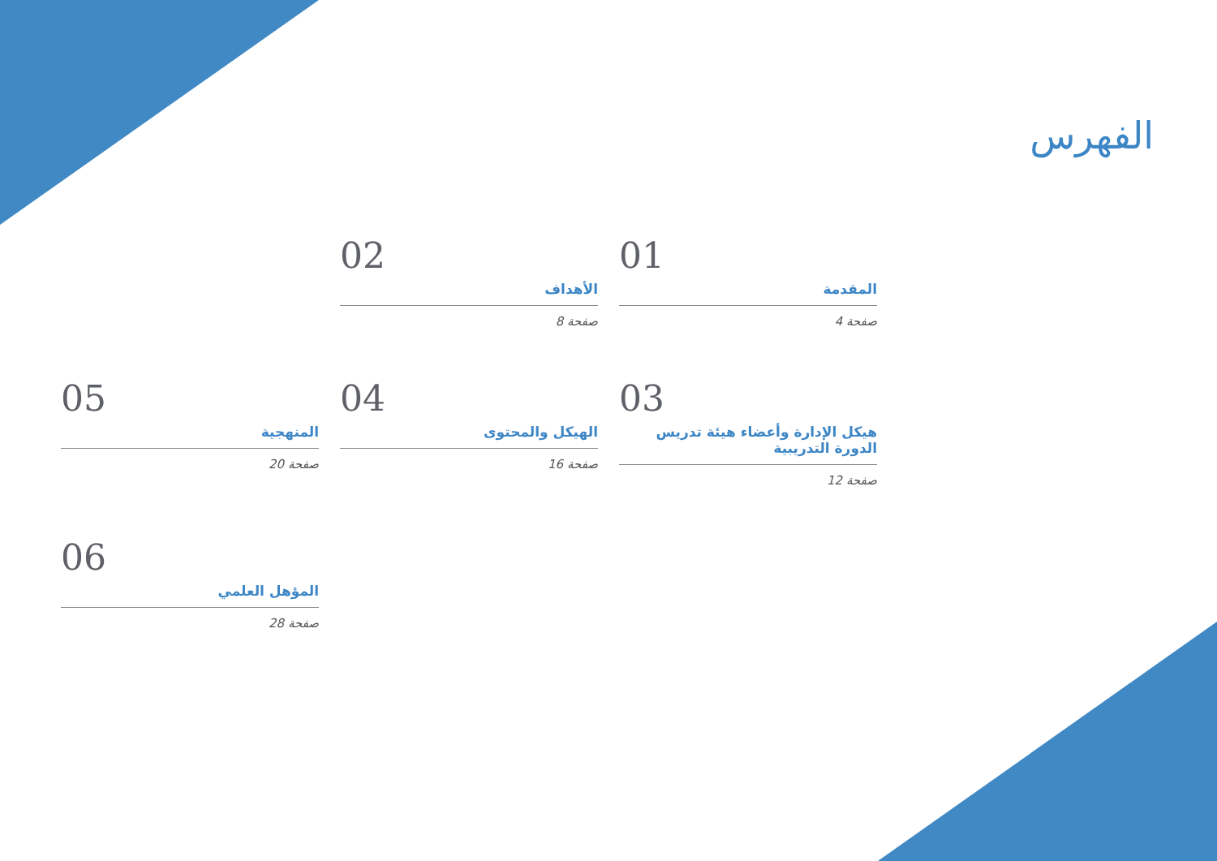الفهرس
01
المقدمة
صفحة 4
02
الأهداف
صفحة 8
03
هيكل الإدارة وأعضاء هيئة تدريس الدورة التدريبية
صفحة 12
04
الهيكل والمحتوى
صفحة 16
05
المنهجية
صفحة 20
06
المؤهل العلمي
صفحة 28